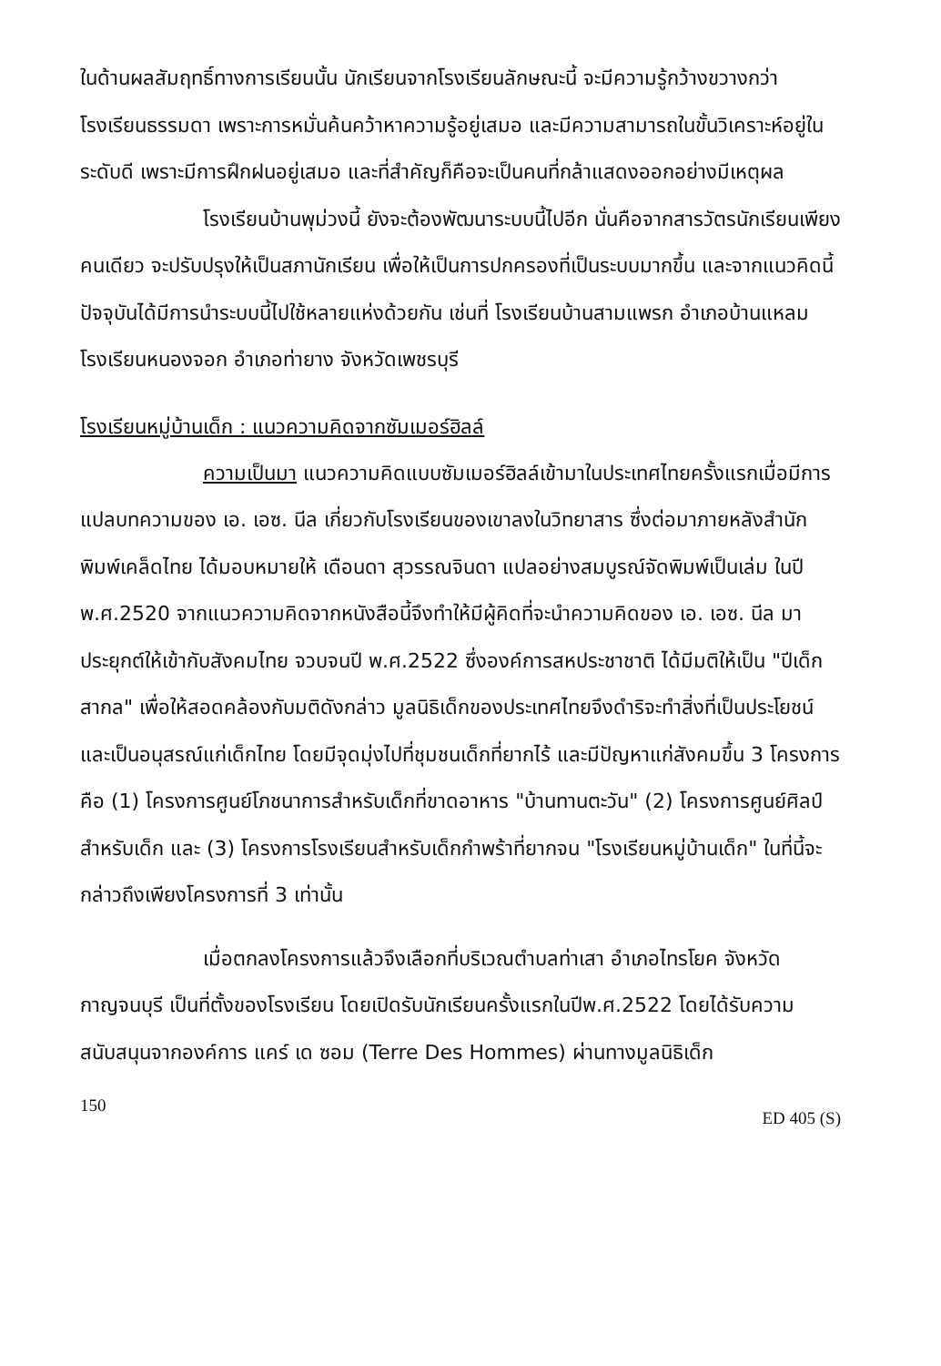ในด้านผลสัมฤทธิ์ทางการเรียนนั้น นักเรียนจากโรงเรียนลักษณะนี้ จะมีความรู้กว้างขวางกว่าโรงเรียนธรรมดา เพราะการหมั่นค้นคว้าหาความรู้อยู่เสมอ และมีความสามารถในขั้นวิเคราะห์อยู่ในระดับดี เพราะมีการฝึกฝนอยู่เสมอ และที่สำคัญก็คือจะเป็นคนที่กล้าแสดงออกอย่างมีเหตุผล
โรงเรียนบ้านพุม่วงนี้ ยังจะต้องพัฒนาระบบนี้ไปอีก นั่นคือจากสารวัตรนักเรียนเพียงคนเดียว จะปรับปรุงให้เป็นสภานักเรียน เพื่อให้เป็นการปกครองที่เป็นระบบมากขึ้น และจากแนวคิดนี้ ปัจจุบันได้มีการนำระบบนี้ไปใช้หลายแห่งด้วยกัน เช่นที่ โรงเรียนบ้านสามแพรก อำเภอบ้านแหลม โรงเรียนหนองจอก อำเภอท่ายาง จังหวัดเพชรบุรี
โรงเรียนหมู่บ้านเด็ก : แนวความคิดจากซัมเมอร์ฮิลล์
ความเป็นมา แนวความคิดแบบซัมเมอร์ฮิลล์เข้ามาในประเทศไทยครั้งแรกเมื่อมีการแปลบทความของ เอ. เอซ. นีล เกี่ยวกับโรงเรียนของเขาลงในวิทยาสาร ซึ่งต่อมาภายหลังสำนักพิมพ์เคล็ดไทย ได้มอบหมายให้ เดือนดา สุวรรณจินดา แปลอย่างสมบูรณ์จัดพิมพ์เป็นเล่ม ในปี พ.ศ.2520 จากแนวความคิดจากหนังสือนี้จึงทำให้มีผู้คิดที่จะนำความคิดของ เอ. เอซ. นีล มาประยุกต์ให้เข้ากับสังคมไทย จวบจนปี พ.ศ.2522 ซึ่งองค์การสหประชาชาติ ได้มีมติให้เป็น "ปีเด็กสากล" เพื่อให้สอดคล้องกับมติดังกล่าว มูลนิธิเด็กของประเทศไทยจึงดำริจะทำสิ่งที่เป็นประโยชน์และเป็นอนุสรณ์แก่เด็กไทย โดยมีจุดมุ่งไปที่ชุมชนเด็กที่ยากไร้ และมีปัญหาแก่สังคมขึ้น 3 โครงการ คือ (1) โครงการศูนย์โภชนาการสำหรับเด็กที่ขาดอาหาร "บ้านทานตะวัน" (2) โครงการศูนย์ศิลป์สำหรับเด็ก และ (3) โครงการโรงเรียนสำหรับเด็กกำพร้าที่ยากจน "โรงเรียนหมู่บ้านเด็ก" ในที่นี้จะกล่าวถึงเพียงโครงการที่ 3 เท่านั้น
เมื่อตกลงโครงการแล้วจึงเลือกที่บริเวณตำบลท่าเสา อำเภอไทรโยค จังหวัดกาญจนบุรี เป็นที่ตั้งของโรงเรียน โดยเปิดรับนักเรียนครั้งแรกในปีพ.ศ.2522 โดยได้รับความสนับสนุนจากองค์การ แคร์ เด ซอม (Terre Des Hommes) ผ่านทางมูลนิธิเด็ก
150 ED 405 (S)